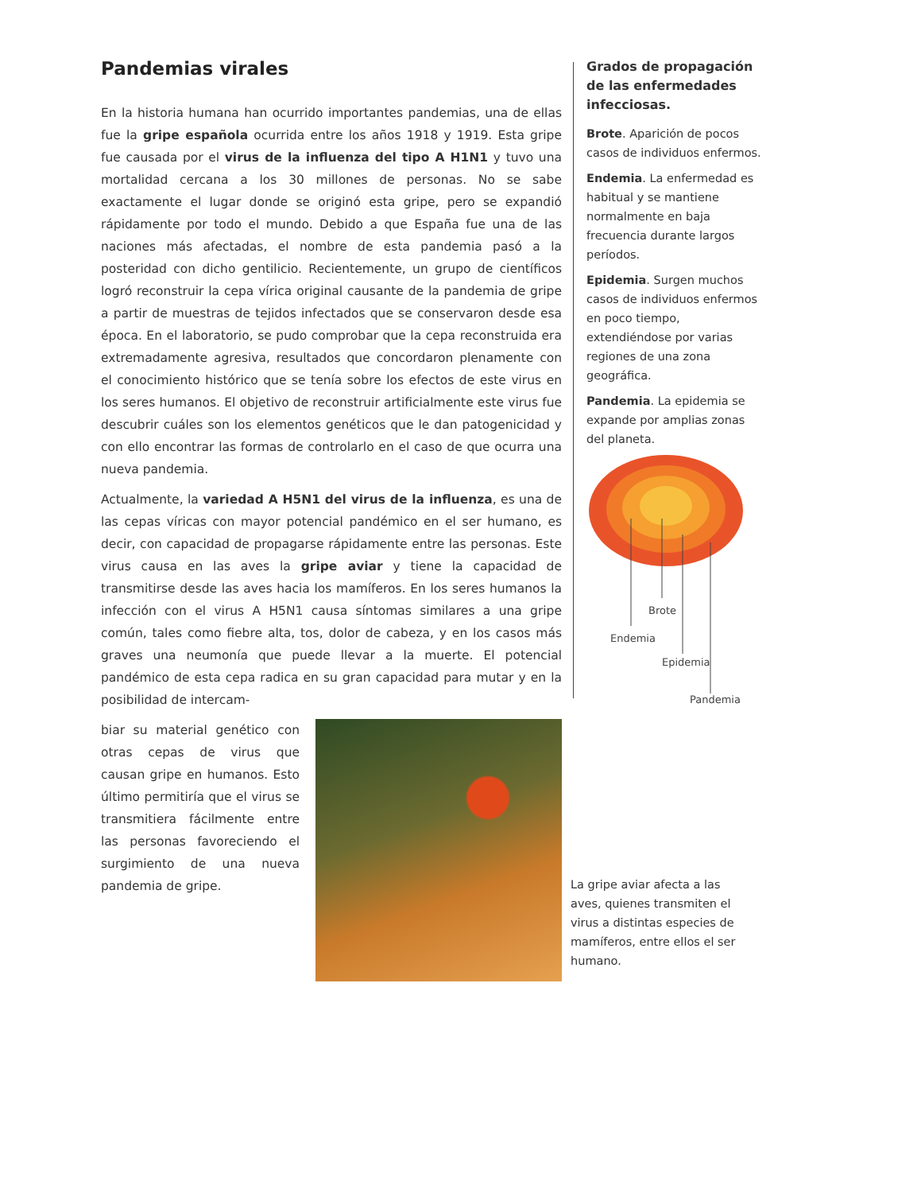Pandemias virales
En la historia humana han ocurrido importantes pandemias, una de ellas fue la gripe española ocurrida entre los años 1918 y 1919. Esta gripe fue causada por el virus de la influenza del tipo A H1N1 y tuvo una mortalidad cercana a los 30 millones de personas. No se sabe exactamente el lugar donde se originó esta gripe, pero se expandió rápidamente por todo el mundo. Debido a que España fue una de las naciones más afectadas, el nombre de esta pandemia pasó a la posteridad con dicho gentilicio. Recientemente, un grupo de científicos logró reconstruir la cepa vírica original causante de la pandemia de gripe a partir de muestras de tejidos infectados que se conservaron desde esa época. En el laboratorio, se pudo comprobar que la cepa reconstruida era extremadamente agresiva, resultados que concordaron plenamente con el conocimiento histórico que se tenía sobre los efectos de este virus en los seres humanos. El objetivo de reconstruir artificialmente este virus fue descubrir cuáles son los elementos genéticos que le dan patogenicidad y con ello encontrar las formas de controlarlo en el caso de que ocurra una nueva pandemia.
Actualmente, la variedad A H5N1 del virus de la influenza, es una de las cepas víricas con mayor potencial pandémico en el ser humano, es decir, con capacidad de propagarse rápidamente entre las personas. Este virus causa en las aves la gripe aviar y tiene la capacidad de transmitirse desde las aves hacia los mamíferos. En los seres humanos la infección con el virus A H5N1 causa síntomas similares a una gripe común, tales como fiebre alta, tos, dolor de cabeza, y en los casos más graves una neumonía que puede llevar a la muerte. El potencial pandémico de esta cepa radica en su gran capacidad para mutar y en la posibilidad de intercam-
biar su material genético con otras cepas de virus que causan gripe en humanos. Esto último permitiría que el virus se transmitiera fácilmente entre las personas favoreciendo el surgimiento de una nueva pandemia de gripe.
Grados de propagación de las enfermedades infecciosas.
Brote. Aparición de pocos casos de individuos enfermos.
Endemia. La enfermedad es habitual y se mantiene normalmente en baja frecuencia durante largos períodos.
Epidemia. Surgen muchos casos de individuos enfermos en poco tiempo, extendiéndose por varias regiones de una zona geográfica.
Pandemia. La epidemia se expande por amplias zonas del planeta.
Brote
Endemia
Epidemia
Pandemia
La gripe aviar afecta a las aves, quienes transmiten el virus a distintas especies de mamíferos, entre ellos el ser humano.